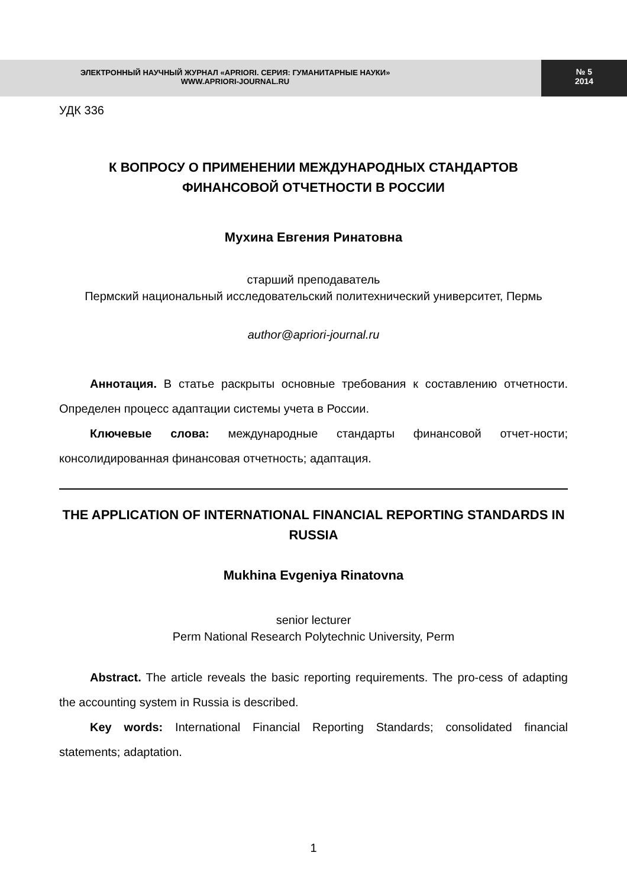ЭЛЕКТРОННЫЙ НАУЧНЫЙ ЖУРНАЛ «APRIORI. СЕРИЯ: ГУМАНИТАРНЫЕ НАУКИ»
WWW.APRIORI-JOURNAL.RU
№ 5
2014
УДК 336
К ВОПРОСУ О ПРИМЕНЕНИИ МЕЖДУНАРОДНЫХ СТАНДАРТОВ ФИНАНСОВОЙ ОТЧЕТНОСТИ В РОССИИ
Мухина Евгения Ринатовна
старший преподаватель
Пермский национальный исследовательский политехнический университет, Пермь
author@apriori-journal.ru
Аннотация. В статье раскрыты основные требования к составлению отчетности. Определен процесс адаптации системы учета в России.
Ключевые слова: международные стандарты финансовой отчет-ности; консолидированная финансовая отчетность; адаптация.
THE APPLICATION OF INTERNATIONAL FINANCIAL REPORTING STANDARDS IN RUSSIA
Mukhina Evgeniya Rinatovna
senior lecturer
Perm National Research Polytechnic University, Perm
Abstract. The article reveals the basic reporting requirements. The pro-cess of adapting the accounting system in Russia is described.
Key words: International Financial Reporting Standards; consolidated financial statements; adaptation.
1